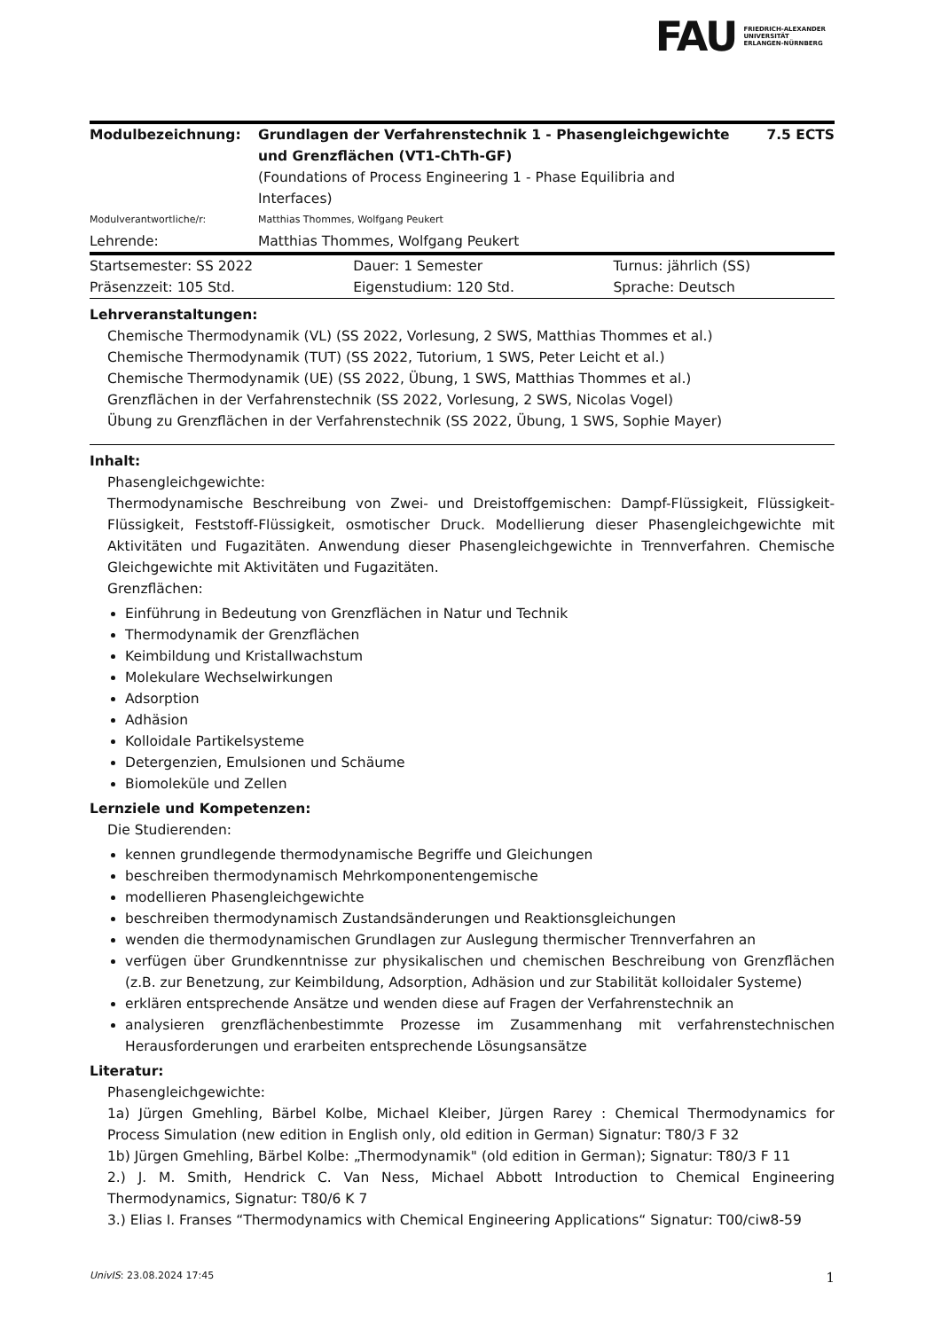FAU FRIEDRICH-ALEXANDER
UNIVERSITÄT
ERLANGEN-NÜRNBERG
| Modulbezeichnung: | Grundlagen der Verfahrenstechnik 1 - Phasengleichgewichte und Grenzflächen (VT1-ChTh-GF) | 7.5 ECTS |
| | (Foundations of Process Engineering 1 - Phase Equilibria and Interfaces) | |
| Modulverantwortliche/r: | Matthias Thommes, Wolfgang Peukert | |
| Lehrende: | Matthias Thommes, Wolfgang Peukert | |
| Startsemester: SS 2022 | Dauer: 1 Semester | Turnus: jährlich (SS) |
| Präsenzzeit: 105 Std. | Eigenstudium: 120 Std. | Sprache: Deutsch |
Lehrveranstaltungen:
Chemische Thermodynamik (VL) (SS 2022, Vorlesung, 2 SWS, Matthias Thommes et al.)
Chemische Thermodynamik (TUT) (SS 2022, Tutorium, 1 SWS, Peter Leicht et al.)
Chemische Thermodynamik (UE) (SS 2022, Übung, 1 SWS, Matthias Thommes et al.)
Grenzflächen in der Verfahrenstechnik (SS 2022, Vorlesung, 2 SWS, Nicolas Vogel)
Übung zu Grenzflächen in der Verfahrenstechnik (SS 2022, Übung, 1 SWS, Sophie Mayer)
Inhalt:
Phasengleichgewichte:
Thermodynamische Beschreibung von Zwei- und Dreistoffgemischen: Dampf-Flüssigkeit, Flüssigkeit-Flüssigkeit, Feststoff-Flüssigkeit, osmotischer Druck. Modellierung dieser Phasengleichgewichte mit Aktivitäten und Fugazitäten. Anwendung dieser Phasengleichgewichte in Trennverfahren. Chemische Gleichgewichte mit Aktivitäten und Fugazitäten.
Grenzflächen:
Einführung in Bedeutung von Grenzflächen in Natur und Technik
Thermodynamik der Grenzflächen
Keimbildung und Kristallwachstum
Molekulare Wechselwirkungen
Adsorption
Adhäsion
Kolloidale Partikelsysteme
Detergenzien, Emulsionen und Schäume
Biomoleküle und Zellen
Lernziele und Kompetenzen:
Die Studierenden:
kennen grundlegende thermodynamische Begriffe und Gleichungen
beschreiben thermodynamisch Mehrkomponentengemische
modellieren Phasengleichgewichte
beschreiben thermodynamisch Zustandsänderungen und Reaktionsgleichungen
wenden die thermodynamischen Grundlagen zur Auslegung thermischer Trennverfahren an
verfügen über Grundkenntnisse zur physikalischen und chemischen Beschreibung von Grenzflächen (z.B. zur Benetzung, zur Keimbildung, Adsorption, Adhäsion und zur Stabilität kolloidaler Systeme)
erklären entsprechende Ansätze und wenden diese auf Fragen der Verfahrenstechnik an
analysieren grenzflächenbestimmte Prozesse im Zusammenhang mit verfahrenstechnischen Herausforderungen und erarbeiten entsprechende Lösungsansätze
Literatur:
Phasengleichgewichte:
1a) Jürgen Gmehling, Bärbel Kolbe, Michael Kleiber, Jürgen Rarey : Chemical Thermodynamics for Process Simulation (new edition in English only, old edition in German) Signatur: T80/3 F 32
1b) Jürgen Gmehling, Bärbel Kolbe: „Thermodynamik" (old edition in German); Signatur: T80/3 F 11
2.) J. M. Smith, Hendrick C. Van Ness, Michael Abbott Introduction to Chemical Engineering Thermodynamics, Signatur: T80/6 K 7
3.) Elias I. Franses “Thermodynamics with Chemical Engineering Applications“ Signatur: T00/ciw8-59
UnivIS: 23.08.2024 17:45 1